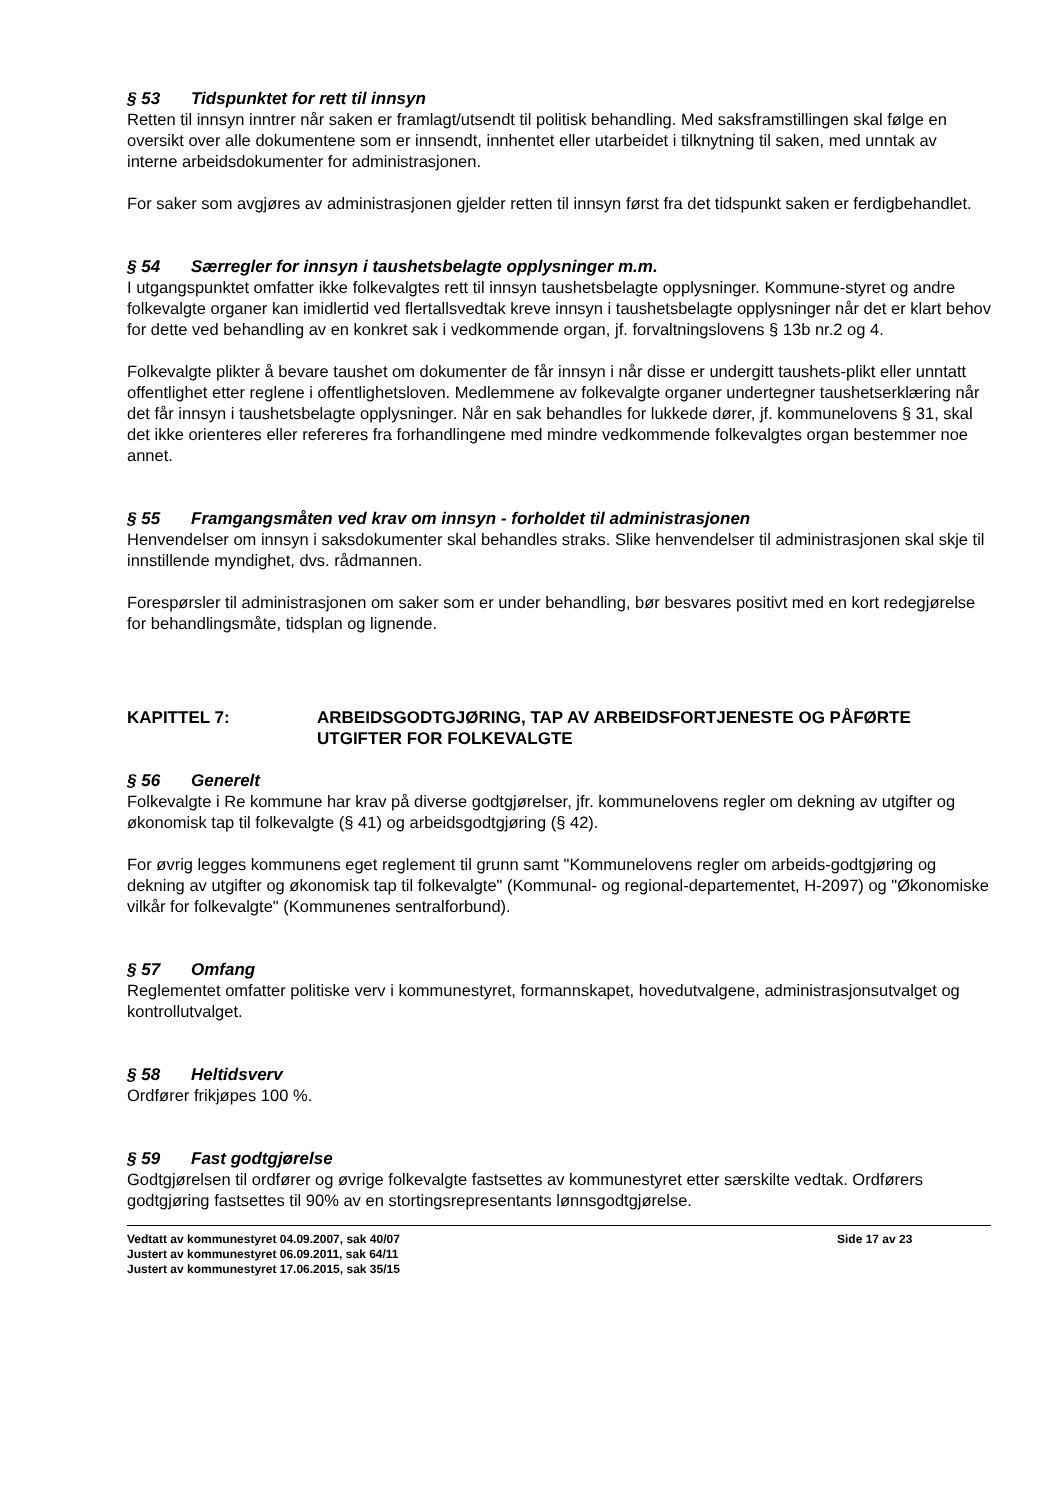§ 53 Tidspunktet for rett til innsyn
Retten til innsyn inntrer når saken er framlagt/utsendt til politisk behandling. Med saksframstillingen skal følge en oversikt over alle dokumentene som er innsendt, innhentet eller utarbeidet i tilknytning til saken, med unntak av interne arbeidsdokumenter for administrasjonen.
For saker som avgjøres av administrasjonen gjelder retten til innsyn først fra det tidspunkt saken er ferdigbehandlet.
§ 54 Særregler for innsyn i taushetsbelagte opplysninger m.m.
I utgangspunktet omfatter ikke folkevalgtes rett til innsyn taushetsbelagte opplysninger. Kommune-styret og andre folkevalgte organer kan imidlertid ved flertallsvedtak kreve innsyn i taushetsbelagte opplysninger når det er klart behov for dette ved behandling av en konkret sak i vedkommende organ, jf. forvaltningslovens § 13b nr.2 og 4.
Folkevalgte plikter å bevare taushet om dokumenter de får innsyn i når disse er undergitt taushets-plikt eller unntatt offentlighet etter reglene i offentlighetsloven. Medlemmene av folkevalgte organer undertegner taushetserklæring når det får innsyn i taushetsbelagte opplysninger. Når en sak behandles for lukkede dører, jf. kommunelovens § 31, skal det ikke orienteres eller refereres fra forhandlingene med mindre vedkommende folkevalgtes organ bestemmer noe annet.
§ 55 Framgangsmåten ved krav om innsyn - forholdet til administrasjonen
Henvendelser om innsyn i saksdokumenter skal behandles straks. Slike henvendelser til administrasjonen skal skje til innstillende myndighet, dvs. rådmannen.
Forespørsler til administrasjonen om saker som er under behandling, bør besvares positivt med en kort redegjørelse for behandlingsmåte, tidsplan og lignende.
KAPITTEL 7: ARBEIDSGODTGJØRING, TAP AV ARBEIDSFORTJENESTE OG PÅFØRTE UTGIFTER FOR FOLKEVALGTE
§ 56 Generelt
Folkevalgte i Re kommune har krav på diverse godtgjørelser, jfr. kommunelovens regler om dekning av utgifter og økonomisk tap til folkevalgte (§ 41) og arbeidsgodtgjøring (§ 42).
For øvrig legges kommunens eget reglement til grunn samt "Kommunelovens regler om arbeids-godtgjøring og dekning av utgifter og økonomisk tap til folkevalgte" (Kommunal- og regional-departementet, H-2097) og "Økonomiske vilkår for folkevalgte" (Kommunenes sentralforbund).
§ 57 Omfang
Reglementet omfatter politiske verv i kommunestyret, formannskapet, hovedutvalgene, administrasjonsutvalget og kontrollutvalget.
§ 58 Heltidsverv
Ordfører frikjøpes 100 %.
§ 59 Fast godtgjørelse
Godtgjørelsen til ordfører og øvrige folkevalgte fastsettes av kommunestyret etter særskilte vedtak. Ordførers godtgjøring fastsettes til 90% av en stortingsrepresentants lønnsgodtgjørelse.
Vedtatt av kommunestyret 04.09.2007, sak 40/07
Justert av kommunestyret 06.09.2011, sak 64/11
Justert av kommunestyret 17.06.2015, sak 35/15
Side 17 av 23